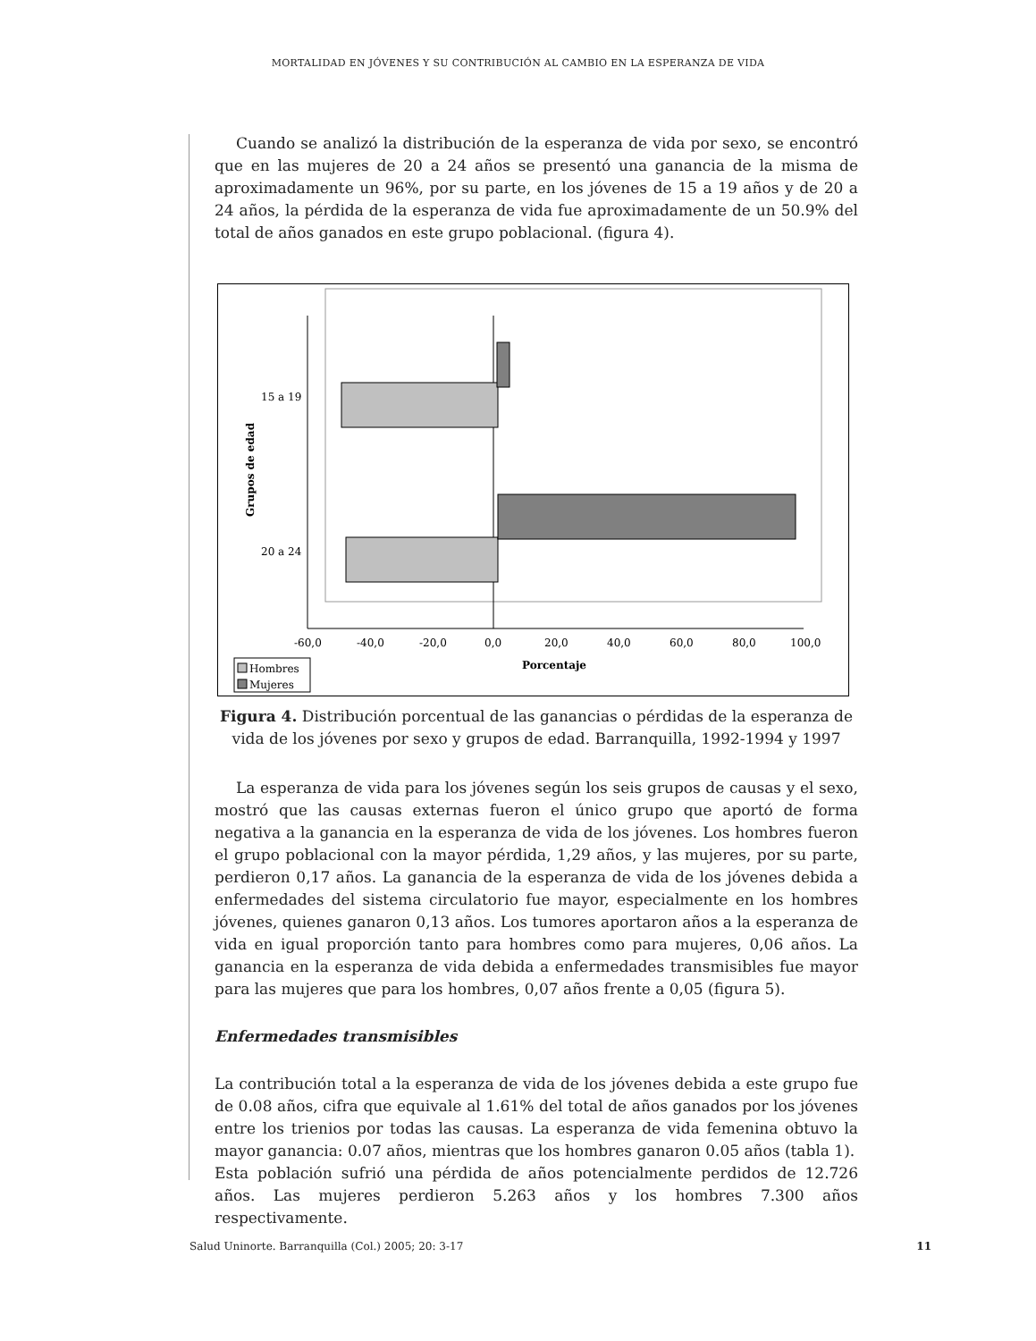MORTALIDAD EN JÓVENES Y SU CONTRIBUCIÓN AL CAMBIO EN LA ESPERANZA DE VIDA
Cuando se analizó la distribución de la esperanza de vida por sexo, se encontró que en las mujeres de 20 a 24 años se presentó una ganancia de la misma de aproximadamente un 96%, por su parte, en los jóvenes de 15 a 19 años y de 20 a 24 años, la pérdida de la esperanza de vida fue aproximadamente de un 50.9% del total de años ganados en este grupo poblacional. (figura 4).
15 a 19
20 a 24
Grupos de edad
-60,0
-40,0
-20,0
0,0
20,0
40,0
60,0
80,0
100,0
Porcentaje
Hombres
Mujeres
Figura 4. Distribución porcentual de las ganancias o pérdidas de la esperanza de vida de los jóvenes por sexo y grupos de edad. Barranquilla, 1992-1994 y 1997
La esperanza de vida para los jóvenes según los seis grupos de causas y el sexo, mostró que las causas externas fueron el único grupo que aportó de forma negativa a la ganancia en la esperanza de vida de los jóvenes. Los hombres fueron el grupo poblacional con la mayor pérdida, 1,29 años, y las mujeres, por su parte, perdieron 0,17 años. La ganancia de la esperanza de vida de los jóvenes debida a enfermedades del sistema circulatorio fue mayor, especialmente en los hombres jóvenes, quienes ganaron 0,13 años. Los tumores aportaron años a la esperanza de vida en igual proporción tanto para hombres como para mujeres, 0,06 años. La ganancia en la esperanza de vida debida a enfermedades transmisibles fue mayor para las mujeres que para los hombres, 0,07 años frente a 0,05 (figura 5).
Enfermedades transmisibles
La contribución total a la esperanza de vida de los jóvenes debida a este grupo fue de 0.08 años, cifra que equivale al 1.61% del total de años ganados por los jóvenes entre los trienios por todas las causas. La esperanza de vida femenina obtuvo la mayor ganancia: 0.07 años, mientras que los hombres ganaron 0.05 años (tabla 1).
Esta población sufrió una pérdida de años potencialmente perdidos de 12.726 años. Las mujeres perdieron 5.263 años y los hombres 7.300 años respectivamente.
Salud Uninorte. Barranquilla (Col.) 2005; 20: 3-17 11